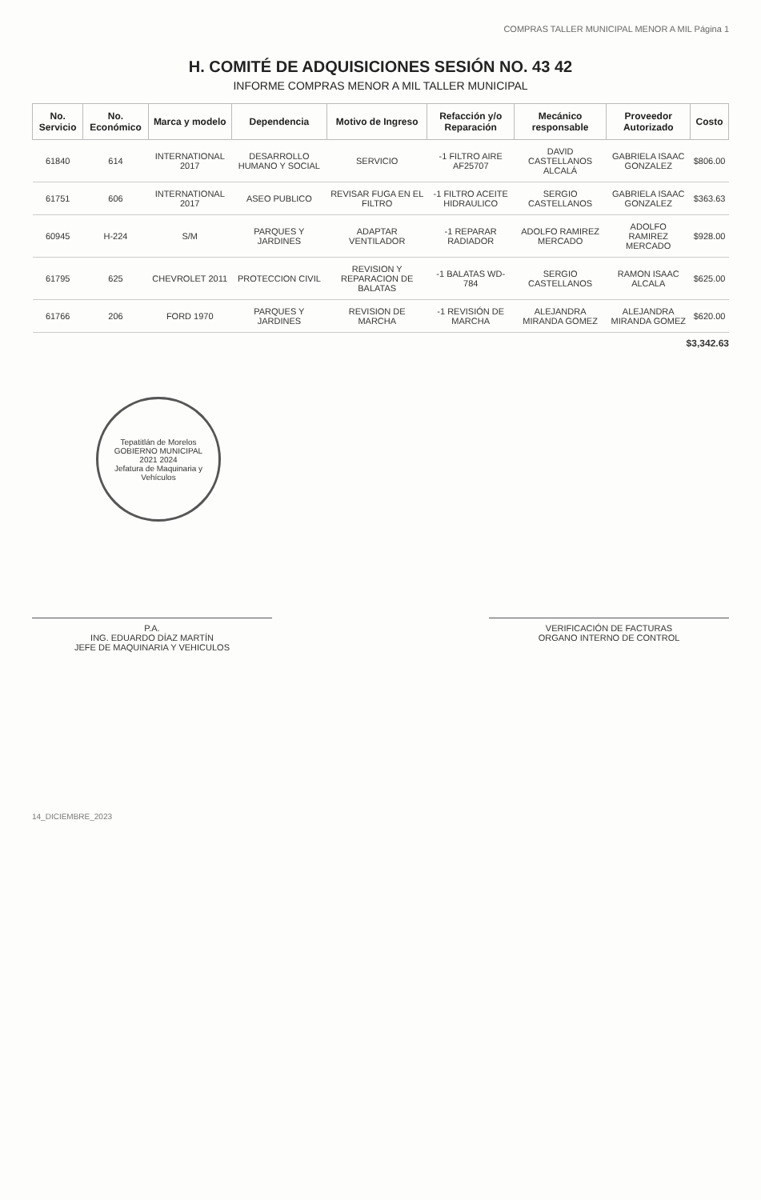COMPRAS TALLER MUNICIPAL MENOR A MIL Página 1
H. COMITÉ DE ADQUISICIONES SESIÓN NO. 43 42
INFORME COMPRAS MENOR A MIL TALLER MUNICIPAL
| No. Servicio | No. Económico | Marca y modelo | Dependencia | Motivo de Ingreso | Refacción y/o Reparación | Mecánico responsable | Proveedor Autorizado | Costo |
| --- | --- | --- | --- | --- | --- | --- | --- | --- |
| 61840 | 614 | INTERNATIONAL 2017 | DESARROLLO HUMANO Y SOCIAL | SERVICIO | -1 FILTRO AIRE AF25707 | DAVID CASTELLANOS ALCALÁ | GABRIELA ISAAC GONZALEZ | $806.00 |
| 61751 | 606 | INTERNATIONAL 2017 | ASEO PUBLICO | REVISAR FUGA EN EL FILTRO | -1 FILTRO ACEITE HIDRAULICO | SERGIO CASTELLANOS | GABRIELA ISAAC GONZALEZ | $363.63 |
| 60945 | H-224 | S/M | PARQUES Y JARDINES | ADAPTAR VENTILADOR | -1 REPARAR RADIADOR | ADOLFO RAMIREZ MERCADO | ADOLFO RAMIREZ MERCADO | $928.00 |
| 61795 | 625 | CHEVROLET 2011 | PROTECCION CIVIL | REVISION Y REPARACION DE BALATAS | -1 BALATAS WD-784 | SERGIO CASTELLANOS | RAMON ISAAC ALCALA | $625.00 |
| 61766 | 206 | FORD 1970 | PARQUES Y JARDINES | REVISION DE MARCHA | -1 REVISIÓN DE MARCHA | ALEJANDRA MIRANDA GOMEZ | ALEJANDRA MIRANDA GOMEZ | $620.00 |
$3,342.63
Tepatitlán de Morelos
GOBIERNO MUNICIPAL
2021 2024
Jefatura de Maquinaria y Vehículos
P.A.
ING. EDUARDO DÍAZ MARTÍN
JEFE DE MAQUINARIA Y VEHICULOS
VERIFICACIÓN DE FACTURAS
ORGANO INTERNO DE CONTROL
14_DICIEMBRE_2023